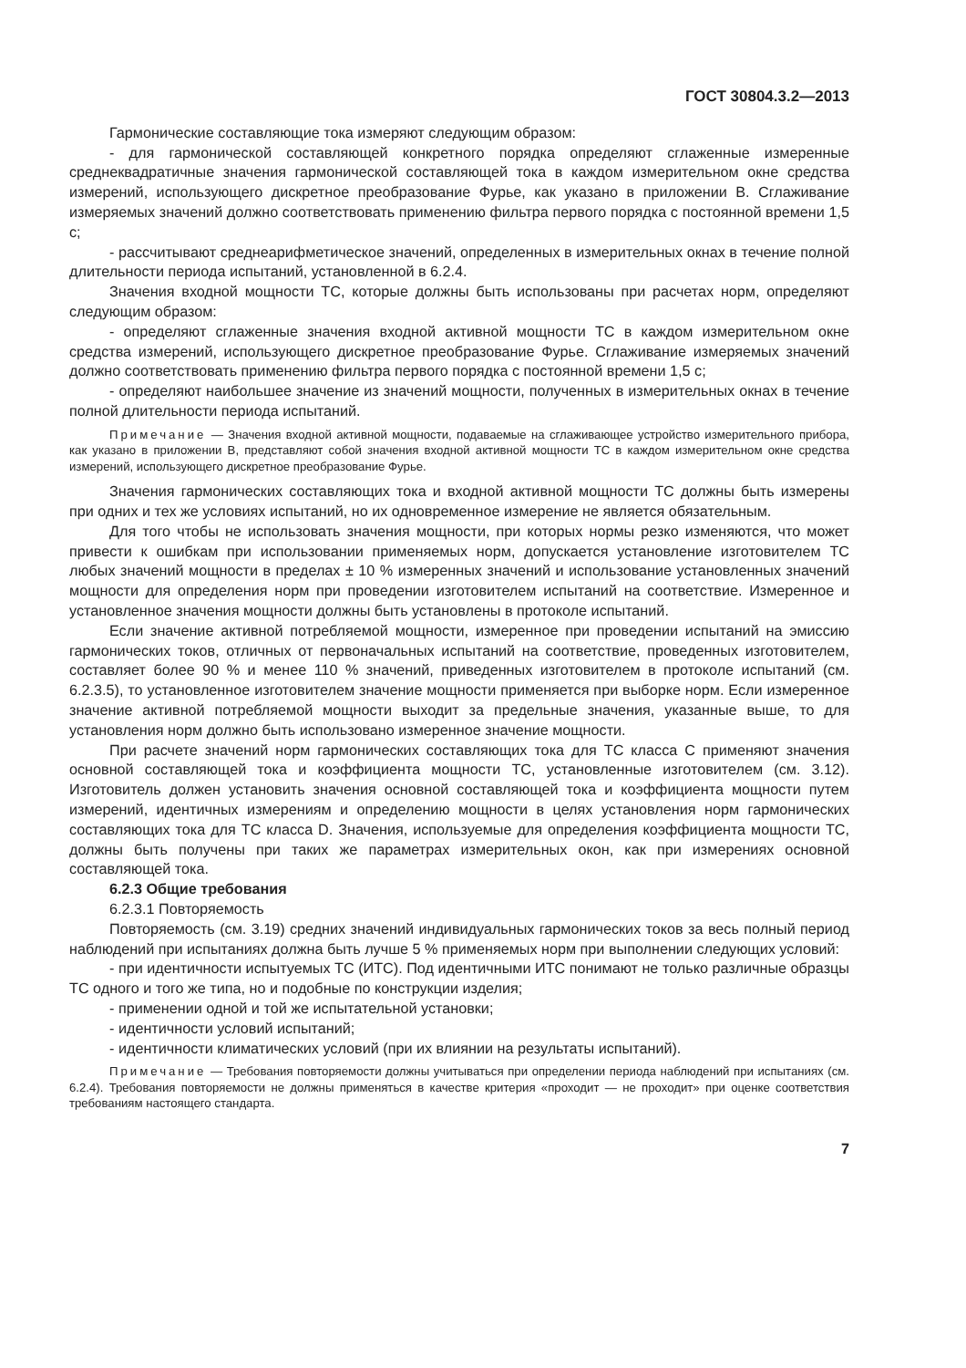ГОСТ 30804.3.2—2013
Гармонические составляющие тока измеряют следующим образом:
- для гармонической составляющей конкретного порядка определяют сглаженные измеренные среднеквадратичные значения гармонической составляющей тока в каждом измерительном окне средства измерений, использующего дискретное преобразование Фурье, как указано в приложении В. Сглаживание измеряемых значений должно соответствовать применению фильтра первого порядка с постоянной времени 1,5 с;
- рассчитывают среднеарифметическое значений, определенных в измерительных окнах в течение полной длительности периода испытаний, установленной в 6.2.4.
Значения входной мощности ТС, которые должны быть использованы при расчетах норм, определяют следующим образом:
- определяют сглаженные значения входной активной мощности ТС в каждом измерительном окне средства измерений, использующего дискретное преобразование Фурье. Сглаживание измеряемых значений должно соответствовать применению фильтра первого порядка с постоянной времени 1,5 с;
- определяют наибольшее значение из значений мощности, полученных в измерительных окнах в течение полной длительности периода испытаний.
Примечание — Значения входной активной мощности, подаваемые на сглаживающее устройство измерительного прибора, как указано в приложении В, представляют собой значения входной активной мощности ТС в каждом измерительном окне средства измерений, использующего дискретное преобразование Фурье.
Значения гармонических составляющих тока и входной активной мощности ТС должны быть измерены при одних и тех же условиях испытаний, но их одновременное измерение не является обязательным.
Для того чтобы не использовать значения мощности, при которых нормы резко изменяются, что может привести к ошибкам при использовании применяемых норм, допускается установление изготовителем ТС любых значений мощности в пределах ± 10 % измеренных значений и использование установленных значений мощности для определения норм при проведении изготовителем испытаний на соответствие. Измеренное и установленное значения мощности должны быть установлены в протоколе испытаний.
Если значение активной потребляемой мощности, измеренное при проведении испытаний на эмиссию гармонических токов, отличных от первоначальных испытаний на соответствие, проведенных изготовителем, составляет более 90 % и менее 110 % значений, приведенных изготовителем в протоколе испытаний (см. 6.2.3.5), то установленное изготовителем значение мощности применяется при выборке норм. Если измеренное значение активной потребляемой мощности выходит за предельные значения, указанные выше, то для установления норм должно быть использовано измеренное значение мощности.
При расчете значений норм гармонических составляющих тока для ТС класса С применяют значения основной составляющей тока и коэффициента мощности ТС, установленные изготовителем (см. 3.12). Изготовитель должен установить значения основной составляющей тока и коэффициента мощности путем измерений, идентичных измерениям и определению мощности в целях установления норм гармонических составляющих тока для ТС класса D. Значения, используемые для определения коэффициента мощности ТС, должны быть получены при таких же параметрах измерительных окон, как при измерениях основной составляющей тока.
6.2.3 Общие требования
6.2.3.1 Повторяемость
Повторяемость (см. 3.19) средних значений индивидуальных гармонических токов за весь полный период наблюдений при испытаниях должна быть лучше 5 % применяемых норм при выполнении следующих условий:
- при идентичности испытуемых ТС (ИТС). Под идентичными ИТС понимают не только различные образцы ТС одного и того же типа, но и подобные по конструкции изделия;
- применении одной и той же испытательной установки;
- идентичности условий испытаний;
- идентичности климатических условий (при их влиянии на результаты испытаний).
Примечание — Требования повторяемости должны учитываться при определении периода наблюдений при испытаниях (см. 6.2.4). Требования повторяемости не должны применяться в качестве критерия «проходит — не проходит» при оценке соответствия требованиям настоящего стандарта.
7